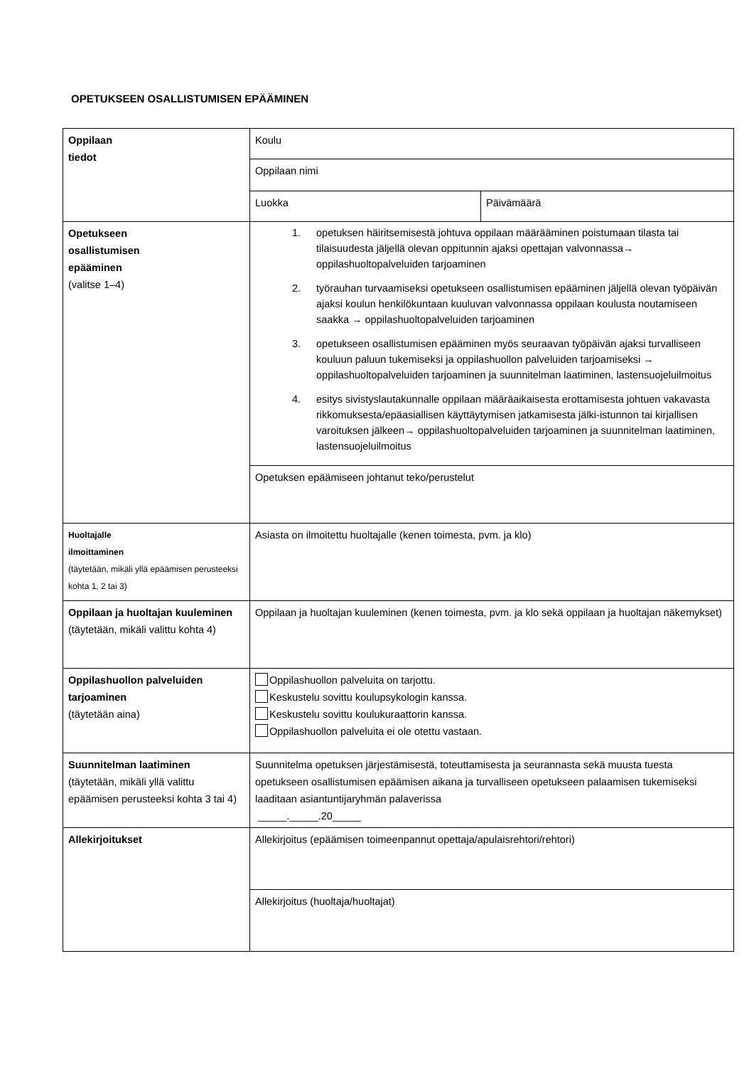OPETUKSEEN OSALLISTUMISEN EPÄÄMINEN
| Oppilaan tiedot | Koulu | |
| | Oppilaan nimi | |
| | Luokka | Päivämäärä |
| Opetukseen osallistumisen epääminen (valitse 1–4) | 1. opetuksen häiritsemisestä johtuva oppilaan määrääminen poistumaan tilasta tai tilaisuudesta jäljellä olevan oppitunnin ajaksi opettajan valvonnassa→ oppilashuoltopalveluiden tarjoaminen 2. työrauhan turvaamiseksi opetukseen osallistumisen epääminen jäljellä olevan työpäivän ajaksi koulun henkilökuntaan kuuluvan valvonnassa oppilaan koulusta noutamiseen saakka → oppilashuoltopalveluiden tarjoaminen 3. opetukseen osallistumisen epääminen myös seuraavan työpäivän ajaksi turvalliseen kouluun paluun tukemiseksi ja oppilashuollon palveluiden tarjoamiseksi → oppilashuoltopalveluiden tarjoaminen ja suunnitelman laatiminen, lastensuojeluilmoitus 4. esitys sivistyslautakunnalle oppilaan määräaikaisesta erottamisesta johtuen vakavasta rikkomuksesta/epäasiallisen käyttäytymisen jatkamisesta jälki-istunnon tai kirjallisen varoituksen jälkeen→ oppilashuoltopalveluiden tarjoaminen ja suunnitelman laatiminen, lastensuojeluilmoitus | |
| | Opetuksen epäämiseen johtanut teko/perustelut | |
| Huoltajalle ilmoittaminen (täytetään, mikäli yllä epäämisen perusteeksi kohta 1, 2 tai 3) | Asiasta on ilmoitettu huoltajalle (kenen toimesta, pvm. ja klo) | |
| Oppilaan ja huoltajan kuuleminen (täytetään, mikäli valittu kohta 4) | Oppilaan ja huoltajan kuuleminen (kenen toimesta, pvm. ja klo sekä oppilaan ja huoltajan näkemykset) | |
| Oppilashuollon palveluiden tarjoaminen (täytetään aina) | Oppilashuollon palveluita on tarjottu. Keskustelu sovittu koulupsykologin kanssa. Keskustelu sovittu koulukuraattorin kanssa. Oppilashuollon palveluita ei ole otettu vastaan. | |
| Suunnitelman laatiminen (täytetään, mikäli yllä valittu epäämisen perusteeksi kohta 3 tai 4) | Suunnitelma opetuksen järjestämisestä, toteuttamisesta ja seurannasta sekä muusta tuesta opetukseen osallistumisen epäämisen aikana ja turvalliseen opetukseen palaamisen tukemiseksi laaditaan asiantuntijaryhmän palaverissa _____._____.20_____ | |
| Allekirjoitukset | Allekirjoitus (epäämisen toimeenpannut opettaja/apulaisrehtori/rehtori) | |
| | Allekirjoitus (huoltaja/huoltajat) | |